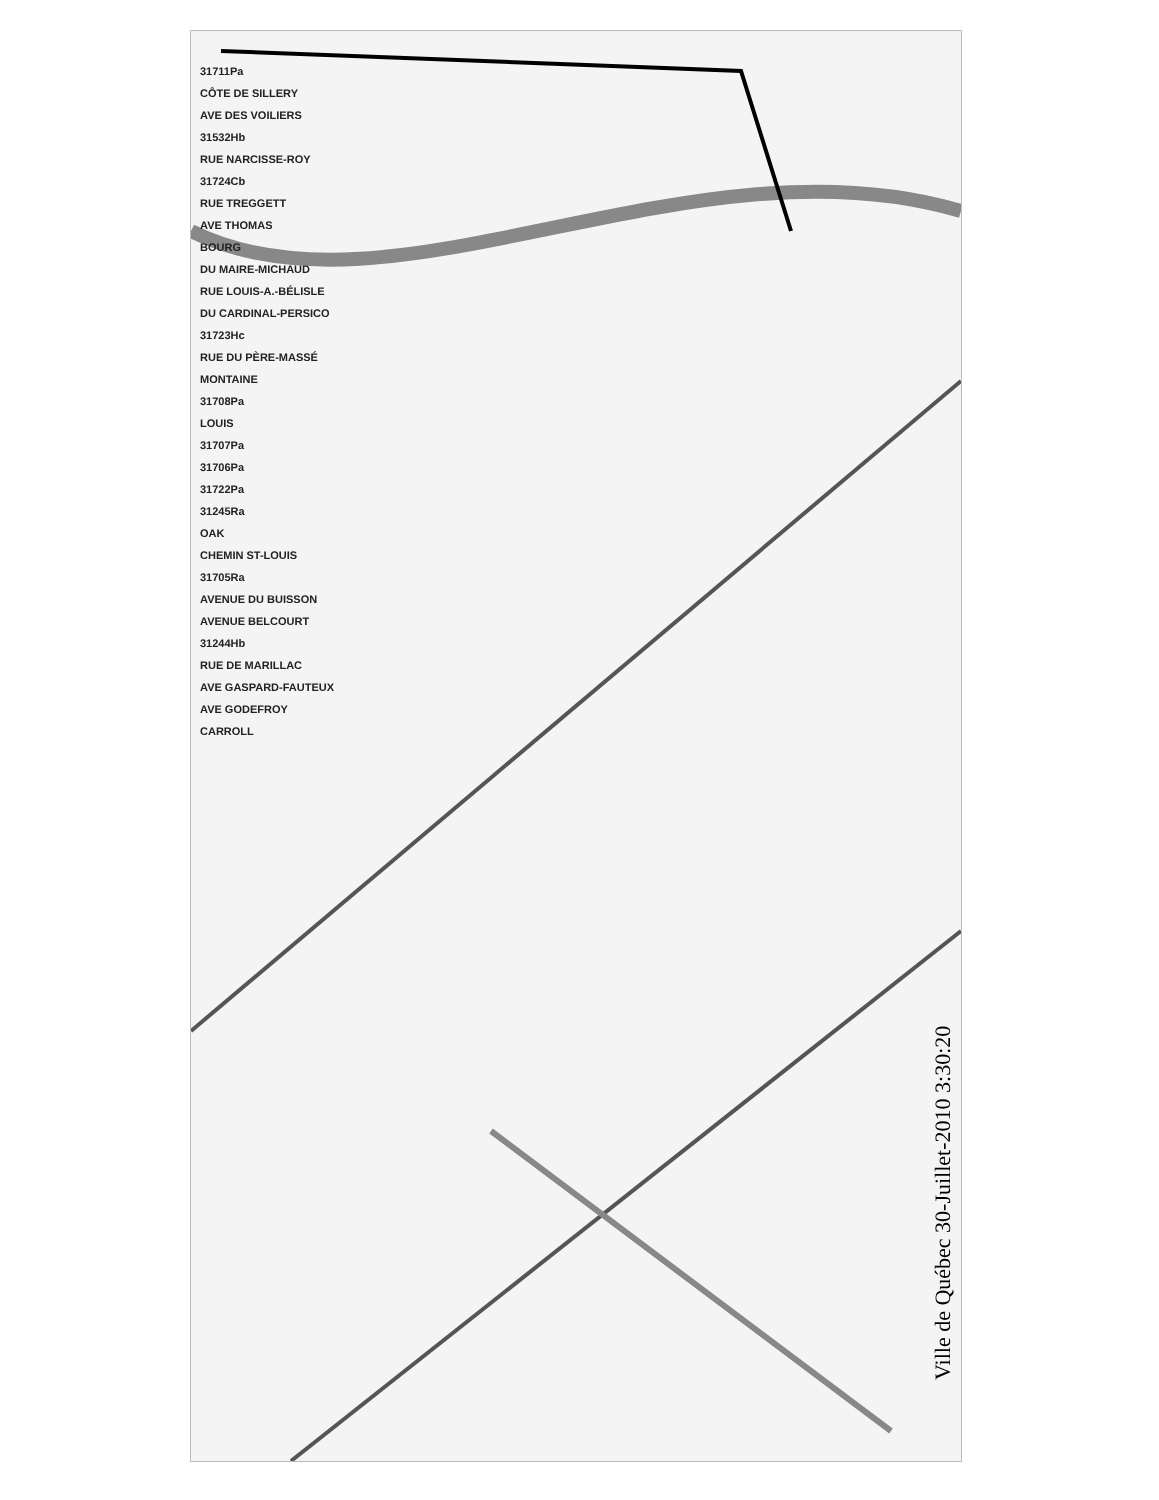31711Pa
CÔTE DE SILLERY
AVE DES VOILIERS
31532Hb
RUE NARCISSE-ROY
31724Cb
RUE TREGGETT
AVE THOMAS
BOURG
DU MAIRE-MICHAUD
RUE LOUIS-A.-BÉLISLE
DU CARDINAL-PERSICO
31723Hc
RUE DU PÈRE-MASSÉ
MONTAINE
31708Pa
LOUIS
31707Pa
31706Pa
31722Pa
31245Ra
OAK
CHEMIN ST-LOUIS
31705Ra
AVENUE DU BUISSON
AVENUE BELCOURT
31244Hb
RUE DE MARILLAC
AVE GASPARD-FAUTEUX
AVE GODEFROY
CARROLL
Ville de Québec 30-Juillet-2010 3:30:20